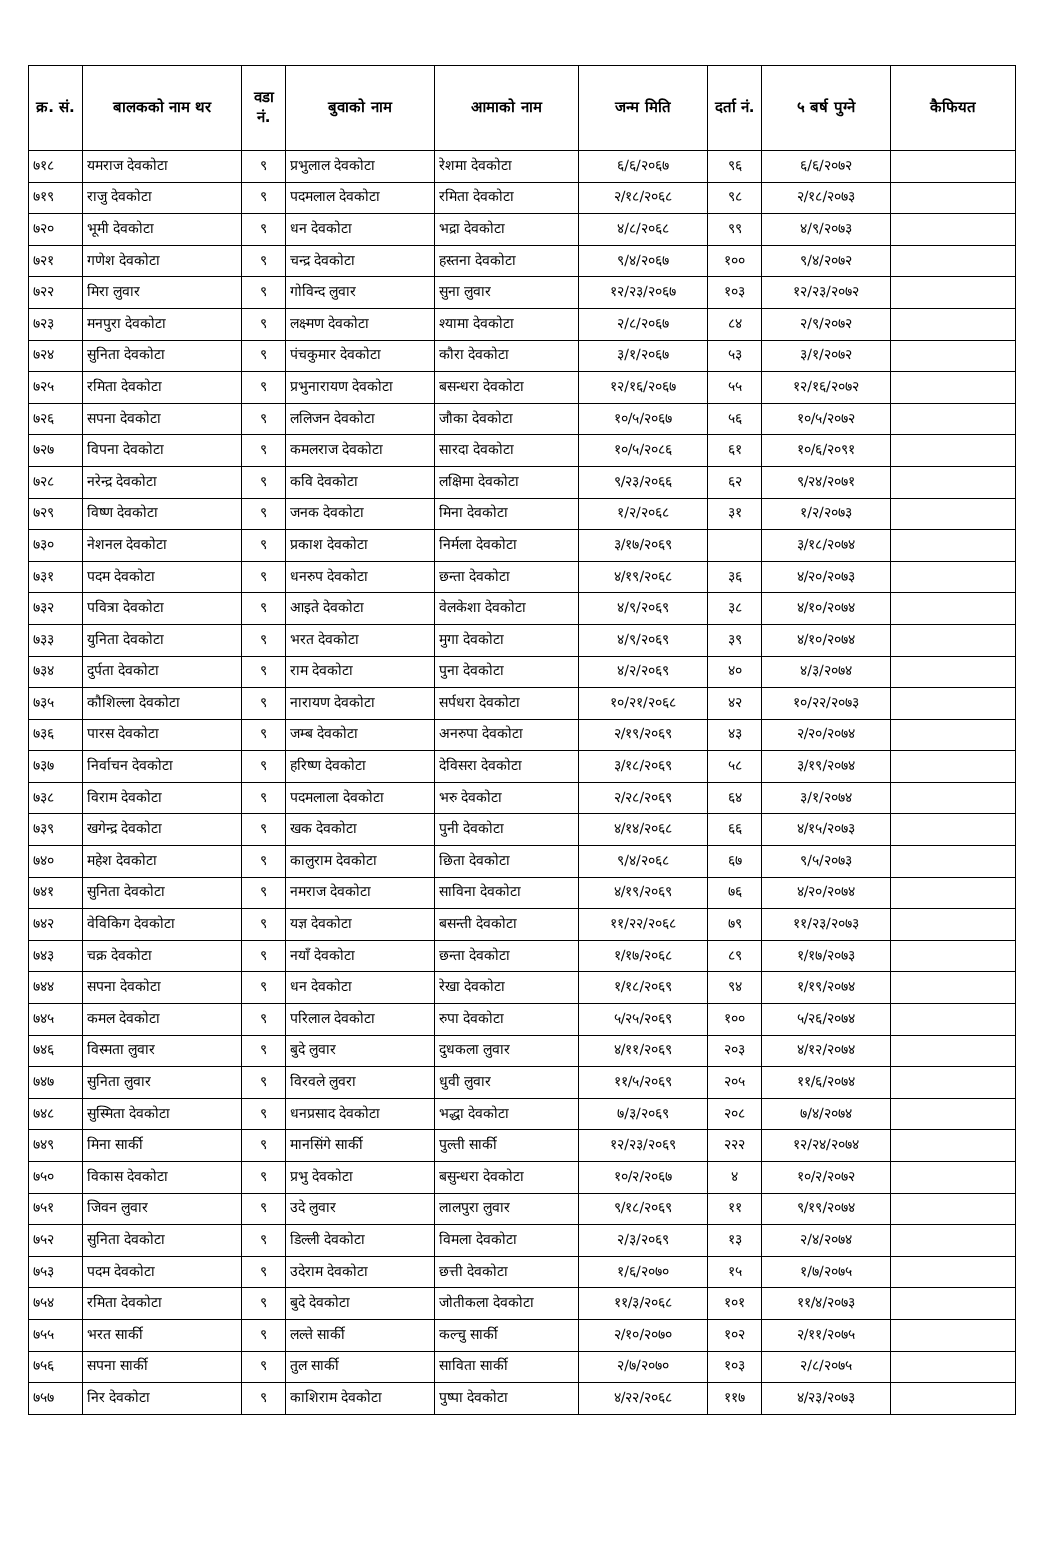| क्र. सं. | बालकको नाम थर | वडा नं. | बुवाको नाम | आमाको नाम | जन्म मिति | दर्ता नं. | ५ बर्ष पुग्ने | कैफियत |
| --- | --- | --- | --- | --- | --- | --- | --- | --- |
| ७१८ | यमराज देवकोटा | ९ | प्रभुलाल देवकोटा | रेशमा देवकोटा | ६/६/२०६७ | ९६ | ६/६/२०७२ | |
| ७१९ | राजु देवकोटा | ९ | पदमलाल देवकोटा | रमिता देवकोटा | २/१८/२०६८ | ९८ | २/१८/२०७३ | |
| ७२० | भूमी देवकोटा | ९ | धन देवकोटा | भद्रा देवकोटा | ४/८/२०६८ | ९९ | ४/९/२०७३ | |
| ७२१ | गणेश देवकोटा | ९ | चन्द्र देवकोटा | हस्तना देवकोटा | ९/४/२०६७ | १०० | ९/४/२०७२ | |
| ७२२ | मिरा लुवार | ९ | गोविन्द लुवार | सुना लुवार | १२/२३/२०६७ | १०३ | १२/२३/२०७२ | |
| ७२३ | मनपुरा देवकोटा | ९ | लक्ष्मण देवकोटा | श्यामा देवकोटा | २/८/२०६७ | ८४ | २/९/२०७२ | |
| ७२४ | सुनिता देवकोटा | ९ | पंचकुमार देवकोटा | कौरा देवकोटा | ३/१/२०६७ | ५३ | ३/१/२०७२ | |
| ७२५ | रमिता देवकोटा | ९ | प्रभुनारायण देवकोटा | बसन्धरा देवकोटा | १२/१६/२०६७ | ५५ | १२/१६/२०७२ | |
| ७२६ | सपना देवकोटा | ९ | ललिजन देवकोटा | जौका देवकोटा | १०/५/२०६७ | ५६ | १०/५/२०७२ | |
| ७२७ | विपना देवकोटा | ९ | कमलराज देवकोटा | सारदा देवकोटा | १०/५/२०८६ | ६१ | १०/६/२०९१ | |
| ७२८ | नरेन्द्र देवकोटा | ९ | कवि देवकोटा | लक्षिमा देवकोटा | ९/२३/२०६६ | ६२ | ९/२४/२०७१ | |
| ७२९ | विष्ण देवकोटा | ९ | जनक देवकोटा | मिना देवकोटा | १/२/२०६८ | ३१ | १/२/२०७३ | |
| ७३० | नेशनल देवकोटा | ९ | प्रकाश देवकोटा | निर्मला देवकोटा | ३/१७/२०६९ | | ३/१८/२०७४ | |
| ७३१ | पदम देवकोटा | ९ | धनरुप देवकोटा | छन्ता देवकोटा | ४/१९/२०६८ | ३६ | ४/२०/२०७३ | |
| ७३२ | पवित्रा देवकोटा | ९ | आइते देवकोटा | वेलकेशा देवकोटा | ४/९/२०६९ | ३८ | ४/१०/२०७४ | |
| ७३३ | युनिता देवकोटा | ९ | भरत देवकोटा | मुगा देवकोटा | ४/९/२०६९ | ३९ | ४/१०/२०७४ | |
| ७३४ | दुर्पता देवकोटा | ९ | राम देवकोटा | पुना देवकोटा | ४/२/२०६९ | ४० | ४/३/२०७४ | |
| ७३५ | कौशिल्ला देवकोटा | ९ | नारायण देवकोटा | सर्पधरा देवकोटा | १०/२१/२०६८ | ४२ | १०/२२/२०७३ | |
| ७३६ | पारस देवकोटा | ९ | जम्ब देवकोटा | अनरुपा देवकोटा | २/१९/२०६९ | ४३ | २/२०/२०७४ | |
| ७३७ | निर्वाचन देवकोटा | ९ | हरिष्ण देवकोटा | देविसरा देवकोटा | ३/१८/२०६९ | ५८ | ३/१९/२०७४ | |
| ७३८ | विराम देवकोटा | ९ | पदमलाला देवकोटा | भरु देवकोटा | २/२८/२०६९ | ६४ | ३/१/२०७४ | |
| ७३९ | खगेन्द्र देवकोटा | ९ | खक देवकोटा | पुनी देवकोटा | ४/१४/२०६८ | ६६ | ४/१५/२०७३ | |
| ७४० | महेश देवकोटा | ९ | कालुराम देवकोटा | छिता देवकोटा | ९/४/२०६८ | ६७ | ९/५/२०७३ | |
| ७४१ | सुनिता देवकोटा | ९ | नमराज देवकोटा | साविना देवकोटा | ४/१९/२०६९ | ७६ | ४/२०/२०७४ | |
| ७४२ | वेविकिग देवकोटा | ९ | यज्ञ देवकोटा | बसन्ती देवकोटा | ११/२२/२०६८ | ७९ | ११/२३/२०७३ | |
| ७४३ | चक्र देवकोटा | ९ | नयाँ देवकोटा | छन्ता देवकोटा | १/१७/२०६८ | ८९ | १/१७/२०७३ | |
| ७४४ | सपना देवकोटा | ९ | धन देवकोटा | रेखा देवकोटा | १/१८/२०६९ | ९४ | १/१९/२०७४ | |
| ७४५ | कमल देवकोटा | ९ | परिलाल देवकोटा | रुपा देवकोटा | ५/२५/२०६९ | १०० | ५/२६/२०७४ | |
| ७४६ | विस्मता लुवार | ९ | बुदे लुवार | दुधकला लुवार | ४/११/२०६९ | २०३ | ४/१२/२०७४ | |
| ७४७ | सुनिता लुवार | ९ | विरवले लुवरा | धुवी लुवार | ११/५/२०६९ | २०५ | ११/६/२०७४ | |
| ७४८ | सुस्मिता देवकोटा | ९ | धनप्रसाद देवकोटा | भद्धा देवकोटा | ७/३/२०६९ | २०८ | ७/४/२०७४ | |
| ७४९ | मिना सार्की | ९ | मानसिंगे सार्की | पुल्ती सार्की | १२/२३/२०६९ | २२२ | १२/२४/२०७४ | |
| ७५० | विकास देवकोटा | ९ | प्रभु देवकोटा | बसुन्धरा देवकोटा | १०/२/२०६७ | ४ | १०/२/२०७२ | |
| ७५१ | जिवन लुवार | ९ | उदे लुवार | लालपुरा लुवार | ९/१८/२०६९ | ११ | ९/१९/२०७४ | |
| ७५२ | सुनिता देवकोटा | ९ | डिल्ली देवकोटा | विमला देवकोटा | २/३/२०६९ | १३ | २/४/२०७४ | |
| ७५३ | पदम देवकोटा | ९ | उदेराम देवकोटा | छत्ती देवकोटा | १/६/२०७० | १५ | १/७/२०७५ | |
| ७५४ | रमिता देवकोटा | ९ | बुदे देवकोटा | जोतीकला देवकोटा | ११/३/२०६८ | १०१ | ११/४/२०७३ | |
| ७५५ | भरत सार्की | ९ | लल्ते सार्की | कल्चु सार्की | २/१०/२०७० | १०२ | २/११/२०७५ | |
| ७५६ | सपना सार्की | ९ | तुल सार्की | साविता सार्की | २/७/२०७० | १०३ | २/८/२०७५ | |
| ७५७ | निर देवकोटा | ९ | काशिराम देवकोटा | पुष्पा देवकोटा | ४/२२/२०६८ | ११७ | ४/२३/२०७३ | |